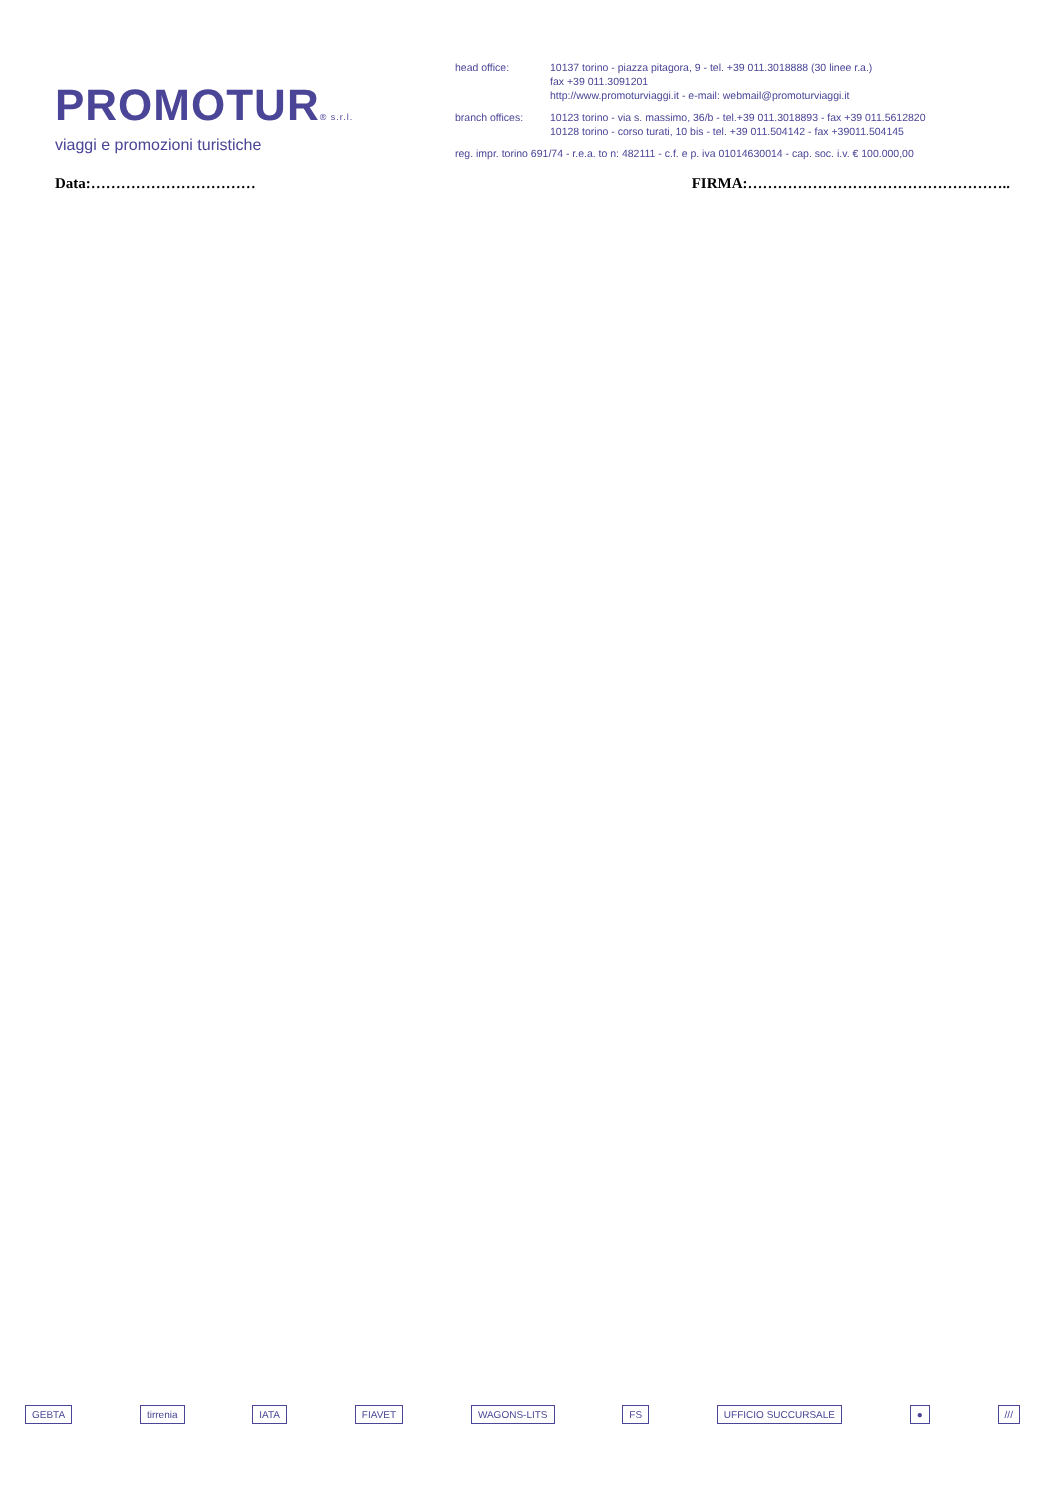PROMOTUR® s.r.l.
viaggi e promozioni turistiche
head office: 10137 torino - piazza pitagora, 9 - tel. +39 011.3018888 (30 linee r.a.)
fax +39 011.3091201
http://www.promoturviaggi.it - e-mail: webmail@promoturviaggi.it
branch offices: 10123 torino - via s. massimo, 36/b - tel.+39 011.3018893 - fax +39 011.5612820
10128 torino - corso turati, 10 bis - tel. +39 011.504142 - fax +39011.504145
reg. impr. torino 691/74 - r.e.a. to n: 482111 - c.f. e p. iva 01014630014 - cap. soc. i.v. € 100.000,00
Data:…………………………… FIRMA:……………………………………………..
GEBTA tirrenia IATA FIAVET WAGONS-LITS FS UFFICIO SUCCURSALE ● ///